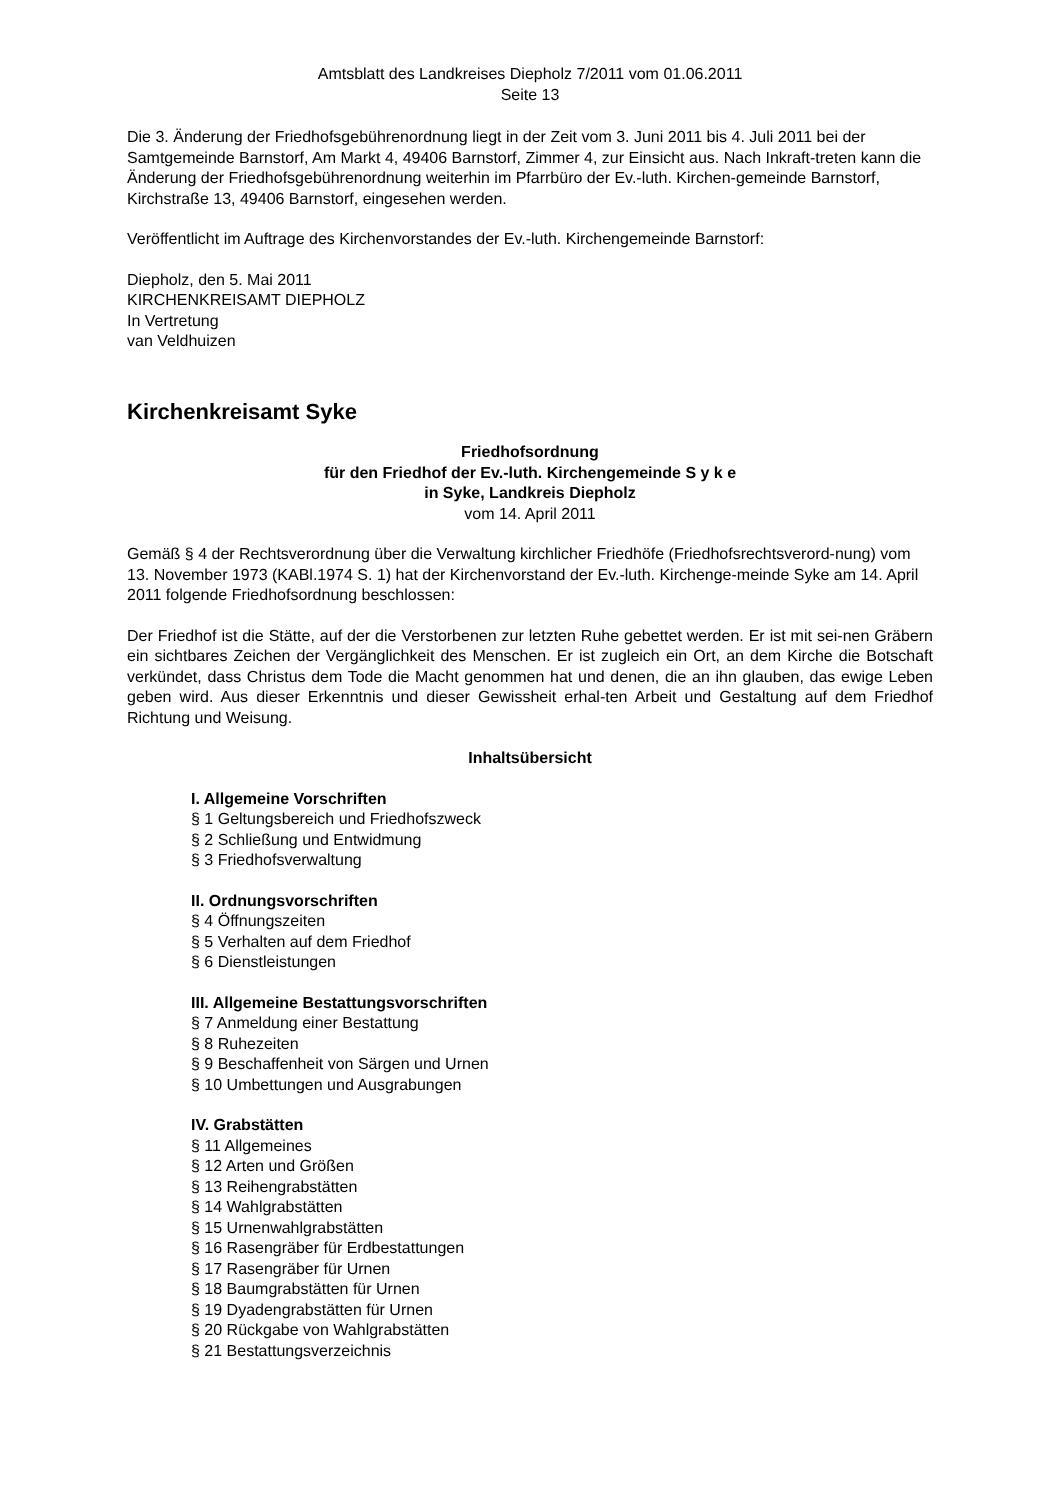Amtsblatt des Landkreises Diepholz 7/2011 vom 01.06.2011
Seite 13
Die 3. Änderung der Friedhofsgebührenordnung liegt in der Zeit vom 3. Juni 2011 bis 4. Juli 2011 bei der Samtgemeinde Barnstorf, Am Markt 4, 49406 Barnstorf, Zimmer 4, zur Einsicht aus. Nach Inkraft-treten kann die Änderung der Friedhofsgebührenordnung weiterhin im Pfarrbüro der Ev.-luth. Kirchen-gemeinde Barnstorf, Kirchstraße 13, 49406 Barnstorf, eingesehen werden.
Veröffentlicht im Auftrage des Kirchenvorstandes der Ev.-luth. Kirchengemeinde Barnstorf:
Diepholz, den 5. Mai 2011
KIRCHENKREISAMT DIEPHOLZ
In Vertretung
van Veldhuizen
Kirchenkreisamt Syke
Friedhofsordnung
für den Friedhof der Ev.-luth. Kirchengemeinde S y k e
in Syke, Landkreis Diepholz
vom 14. April 2011
Gemäß § 4 der Rechtsverordnung über die Verwaltung kirchlicher Friedhöfe (Friedhofsrechtsverord-nung) vom 13. November 1973 (KABl.1974 S. 1) hat der Kirchenvorstand der Ev.-luth. Kirchenge-meinde Syke am 14. April 2011 folgende Friedhofsordnung beschlossen:
Der Friedhof ist die Stätte, auf der die Verstorbenen zur letzten Ruhe gebettet werden. Er ist mit sei-nen Gräbern ein sichtbares Zeichen der Vergänglichkeit des Menschen. Er ist zugleich ein Ort, an dem Kirche die Botschaft verkündet, dass Christus dem Tode die Macht genommen hat und denen, die an ihn glauben, das ewige Leben geben wird. Aus dieser Erkenntnis und dieser Gewissheit erhal-ten Arbeit und Gestaltung auf dem Friedhof Richtung und Weisung.
Inhaltsübersicht
I. Allgemeine Vorschriften
§ 1 Geltungsbereich und Friedhofszweck
§ 2 Schließung und Entwidmung
§ 3 Friedhofsverwaltung
II. Ordnungsvorschriften
§ 4 Öffnungszeiten
§ 5 Verhalten auf dem Friedhof
§ 6 Dienstleistungen
III. Allgemeine Bestattungsvorschriften
§ 7 Anmeldung einer Bestattung
§ 8 Ruhezeiten
§ 9 Beschaffenheit von Särgen und Urnen
§ 10 Umbettungen und Ausgrabungen
IV. Grabstätten
§ 11 Allgemeines
§ 12 Arten und Größen
§ 13 Reihengrabstätten
§ 14 Wahlgrabstätten
§ 15 Urnenwahlgrabstätten
§ 16 Rasengräber für Erdbestattungen
§ 17 Rasengräber für Urnen
§ 18 Baumgrabstätten für Urnen
§ 19 Dyadengrabstätten für Urnen
§ 20 Rückgabe von Wahlgrabstätten
§ 21 Bestattungsverzeichnis